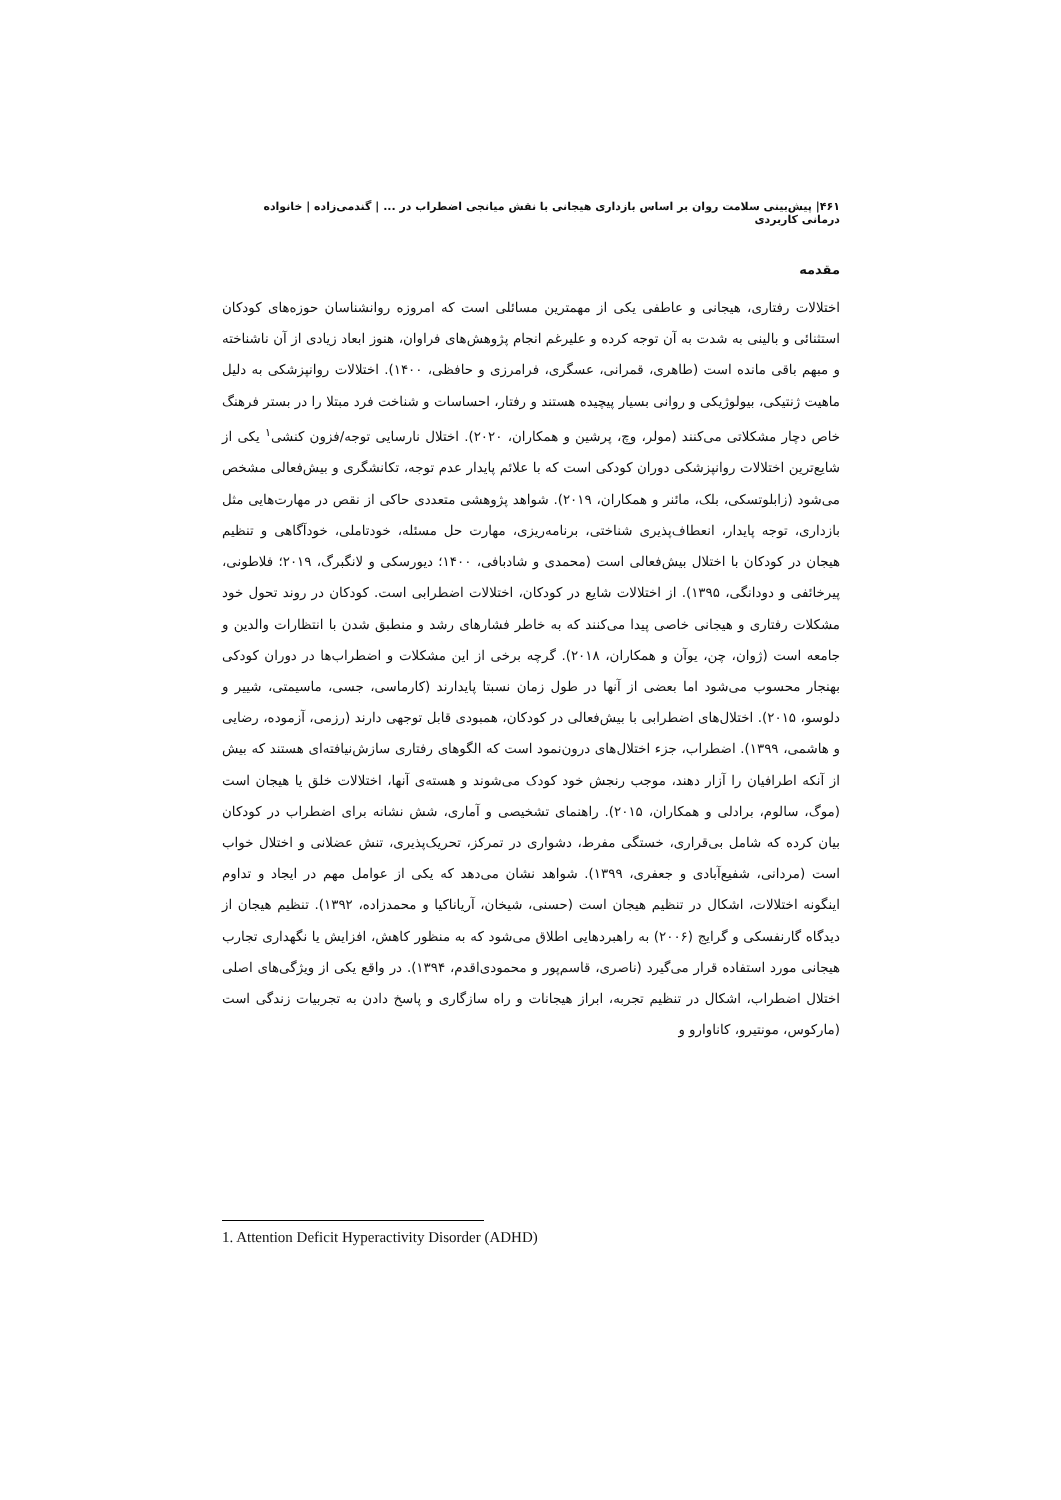۴۶۱| پیش‌بینی سلامت روان بر اساس بازداری هیجانی با نقش میانجی اضطراب در ... | گندمی‌زاده | خانواده درمانی کاربردی
مقدمه
اختلالات رفتاری، هیجانی و عاطفی یکی از مهمترین مسائلی است که امروزه روانشناسان حوزه‌های کودکان استثنائی و بالینی به شدت به آن توجه کرده و علیرغم انجام پژوهش‌های فراوان، هنوز ابعاد زیادی از آن ناشناخته و مبهم باقی مانده است (طاهری، قمرانی، عسگری، فرامرزی و حافظی، ۱۴۰۰). اختلالات روانپزشکی به دلیل ماهیت ژنتیکی، بیولوژیکی و روانی بسیار پیچیده هستند و رفتار، احساسات و شناخت فرد مبتلا را در بستر فرهنگ خاص دچار مشکلاتی می‌کنند (مولر، وچ، پرشین و همکاران، ۲۰۲۰). اختلال نارسایی توجه/فزون کنشی<sup>۱</sup> یکی از شایع‌ترین اختلالات روانپزشکی دوران کودکی است که با علائم پایدار عدم توجه، تکانشگری و بیش‌فعالی مشخص می‌شود (زابلوتسکی، بلک، مائنر و همکاران، ۲۰۱۹). شواهد پژوهشی متعددی حاکی از نقص در مهارت‌هایی مثل بازداری، توجه پایدار، انعطاف‌پذیری شناختی، برنامه‌ریزی، مهارت حل مسئله، خودتاملی، خودآگاهی و تنظیم هیجان در کودکان با اختلال بیش‌فعالی است (محمدی و شادبافی، ۱۴۰۰؛ دیورسکی و لانگبرگ، ۲۰۱۹؛ فلاطونی، پیرخائفی و دودانگی، ۱۳۹۵). از اختلالات شایع در کودکان، اختلالات اضطرابی است. کودکان در روند تحول خود مشکلات رفتاری و هیجانی خاصی پیدا می‌کنند که به خاطر فشارهای رشد و منطبق شدن با انتظارات والدین و جامعه است (ژوان، چن، یوآن و همکاران، ۲۰۱۸). گرچه برخی از این مشکلات و اضطراب‌ها در دوران کودکی بهنجار محسوب می‌شود اما بعضی از آنها در طول زمان نسبتا پایدارند (کارماسی، جسی، ماسیمتی، شییر و دلوسو، ۲۰۱۵). اختلال‌های اضطرابی با بیش‌فعالی در کودکان، همبودی قابل توجهی دارند (رزمی، آزموده، رضایی و هاشمی، ۱۳۹۹). اضطراب، جزء اختلال‌های درون‌نمود است که الگوهای رفتاری سازش‌نیافته‌ای هستند که بیش از آنکه اطرافیان را آزار دهند، موجب رنجش خود کودک می‌شوند و هسته‌ی آنها، اختلالات خلق یا هیجان است (موگ، سالوم، برادلی و همکاران، ۲۰۱۵). راهنمای تشخیصی و آماری، شش نشانه برای اضطراب در کودکان بیان کرده که شامل بی‌قراری، خستگی مفرط، دشواری در تمرکز، تحریک‌پذیری، تنش عضلانی و اختلال خواب است (مردانی، شفیع‌آبادی و جعفری، ۱۳۹۹). شواهد نشان می‌دهد که یکی از عوامل مهم در ایجاد و تداوم اینگونه اختلالات، اشکال در تنظیم هیجان است (حسنی، شیخان، آریاناکیا و محمدزاده، ۱۳۹۲). تنظیم هیجان از دیدگاه گارنفسکی و گرایج (۲۰۰۶) به راهبردهایی اطلاق می‌شود که به منظور کاهش، افزایش یا نگهداری تجارب هیجانی مورد استفاده قرار می‌گیرد (ناصری، قاسم‌پور و محمودی‌اقدم، ۱۳۹۴). در واقع یکی از ویژگی‌های اصلی اختلال اضطراب، اشکال در تنظیم تجربه، ابراز هیجانات و راه سازگاری و پاسخ دادن به تجربیات زندگی است (مارکوس، مونتیرو، کاناوارو و
1. Attention Deficit Hyperactivity Disorder (ADHD)